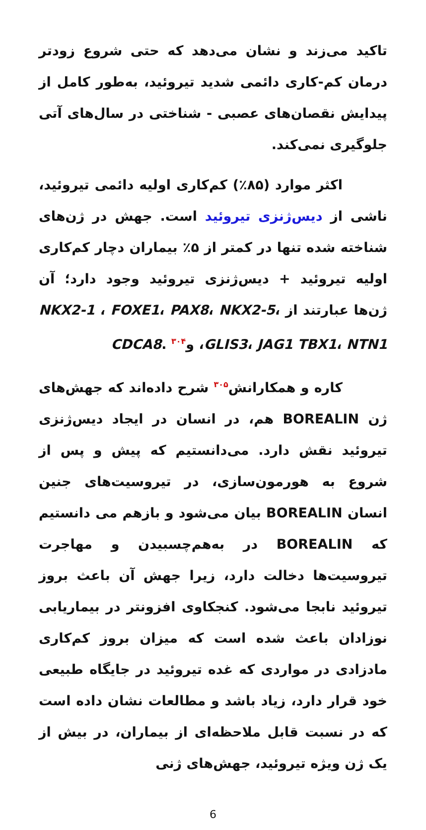تاکید می‌زند و نشان می‌دهد که حتی شروع زودتر درمان کم-کاری دائمی شدید تیروئید، به‌طور کامل از پیدایش نقصان‌های عصبی - شناختی در سال‌های آتی جلوگیری نمی‌کند.
اکثر موارد (۸۵٪) کم‌کاری اولیه دائمی تیروئید، ناشی از دیس‌ژنزی تیروئید است. جهش در ژن‌های شناخته شده تنها در کمتر از ۵٪ بیماران دچار کم‌کاری اولیه تیروئید + دیس‌ژنزی تیروئید وجود دارد؛ آن ژن‌ها عبارتند از NKX2-1 ، FOXE1، PAX8، NKX2-5، GLIS3، JAG1 TBX1، NTN1، وCDCA8. <sup>۳۰۴</sup>
کاره و همکارانش<sup>۳۰۵</sup> شرح داده‌اند که جهش‌های ژن BOREALIN هم، در انسان در ایجاد دیس‌ژنزی تیروئید نقش دارد. می‌دانستیم که پیش و پس از شروع به هورمون‌سازی، در تیروسیت‌های جنین انسان BOREALIN بیان می‌شود و بازهم می دانستیم که BOREALIN در به‌هم‌چسبیدن و مهاجرت تیروسیت‌ها دخالت دارد، زیرا جهش آن باعث بروز تیروئید نابجا می‌شود. کنجکاوی افزونتر در بیماریابی نوزادان باعث شده است که میزان بروز کم‌کاری مادزادی در مواردی که غده تیروئید در جایگاه طبیعی خود قرار دارد، زیاد باشد و مطالعات نشان داده است که در نسبت قابل ملاحظه‌ای از بیماران، در بیش از یک ژن ویژه تیروئید، جهش‌های ژنی
6